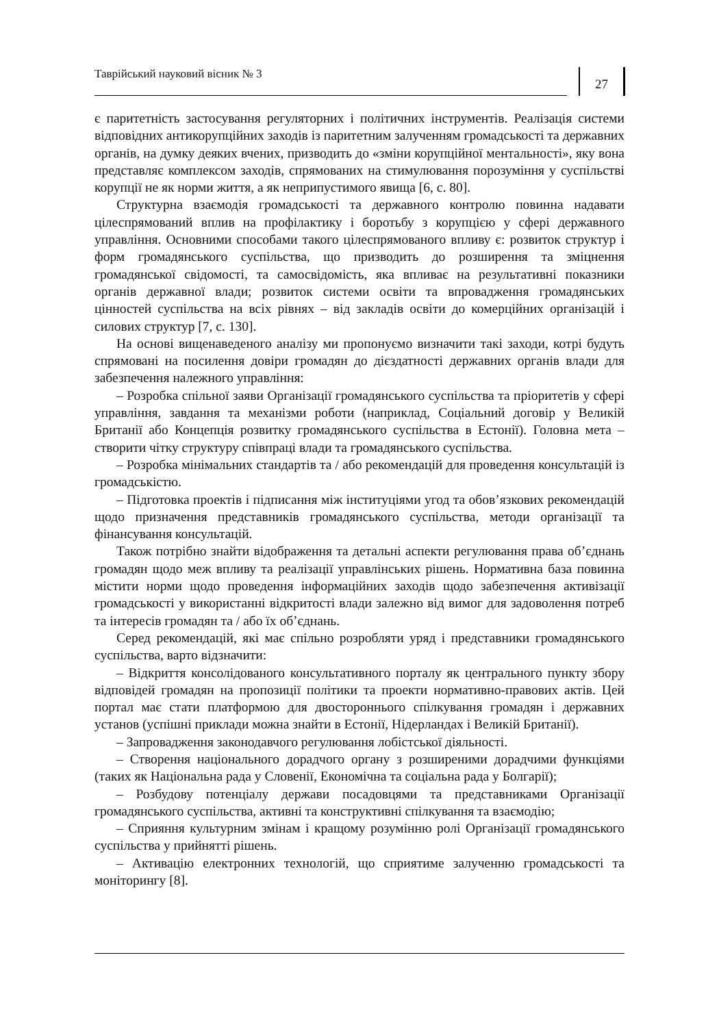Таврійський науковий вісник № 3
27
є паритетність застосування регуляторних і політичних інструментів. Реалізація системи відповідних антикорупційних заходів із паритетним залученням громадськості та державних органів, на думку деяких вчених, призводить до «зміни корупційної ментальності», яку вона представляє комплексом заходів, спрямованих на стимулювання порозуміння у суспільстві корупції не як норми життя, а як неприпустимого явища [6, с. 80].
Структурна взаємодія громадськості та державного контролю повинна надавати цілеспрямований вплив на профілактику і боротьбу з корупцією у сфері державного управління. Основними способами такого цілеспрямованого впливу є: розвиток структур і форм громадянського суспільства, що призводить до розширення та зміцнення громадянської свідомості, та самосвідомість, яка впливає на результативні показники органів державної влади; розвиток системи освіти та впровадження громадянських цінностей суспільства на всіх рівнях – від закладів освіти до комерційних організацій і силових структур [7, с. 130].
На основі вищенаведеного аналізу ми пропонуємо визначити такі заходи, котрі будуть спрямовані на посилення довіри громадян до дієздатності державних органів влади для забезпечення належного управління:
– Розробка спільної заяви Організації громадянського суспільства та пріоритетів у сфері управління, завдання та механізми роботи (наприклад, Соціальний договір у Великій Британії або Концепція розвитку громадянського суспільства в Естонії). Головна мета – створити чітку структуру співпраці влади та громадянського суспільства.
– Розробка мінімальних стандартів та / або рекомендацій для проведення консультацій із громадськістю.
– Підготовка проектів і підписання між інституціями угод та обов’язкових рекомендацій щодо призначення представників громадянського суспільства, методи організації та фінансування консультацій.
Також потрібно знайти відображення та детальні аспекти регулювання права об’єднань громадян щодо меж впливу та реалізації управлінських рішень. Нормативна база повинна містити норми щодо проведення інформаційних заходів щодо забезпечення активізації громадськості у використанні відкритості влади залежно від вимог для задоволення потреб та інтересів громадян та / або їх об’єднань.
Серед рекомендацій, які має спільно розробляти уряд і представники громадянського суспільства, варто відзначити:
– Відкриття консолідованого консультативного порталу як центрального пункту збору відповідей громадян на пропозиції політики та проекти нормативно-правових актів. Цей портал має стати платформою для двостороннього спілкування громадян і державних установ (успішні приклади можна знайти в Естонії, Нідерландах і Великій Британії).
– Запровадження законодавчого регулювання лобістської діяльності.
– Створення національного дорадчого органу з розширеними дорадчими функціями (таких як Національна рада у Словенії, Економічна та соціальна рада у Болгарії);
– Розбудову потенціалу держави посадовцями та представниками Організації громадянського суспільства, активні та конструктивні спілкування та взаємодію;
– Сприяння культурним змінам і кращому розумінню ролі Організації громадянського суспільства у прийнятті рішень.
– Активацію електронних технологій, що сприятиме залученню громадськості та моніторингу [8].